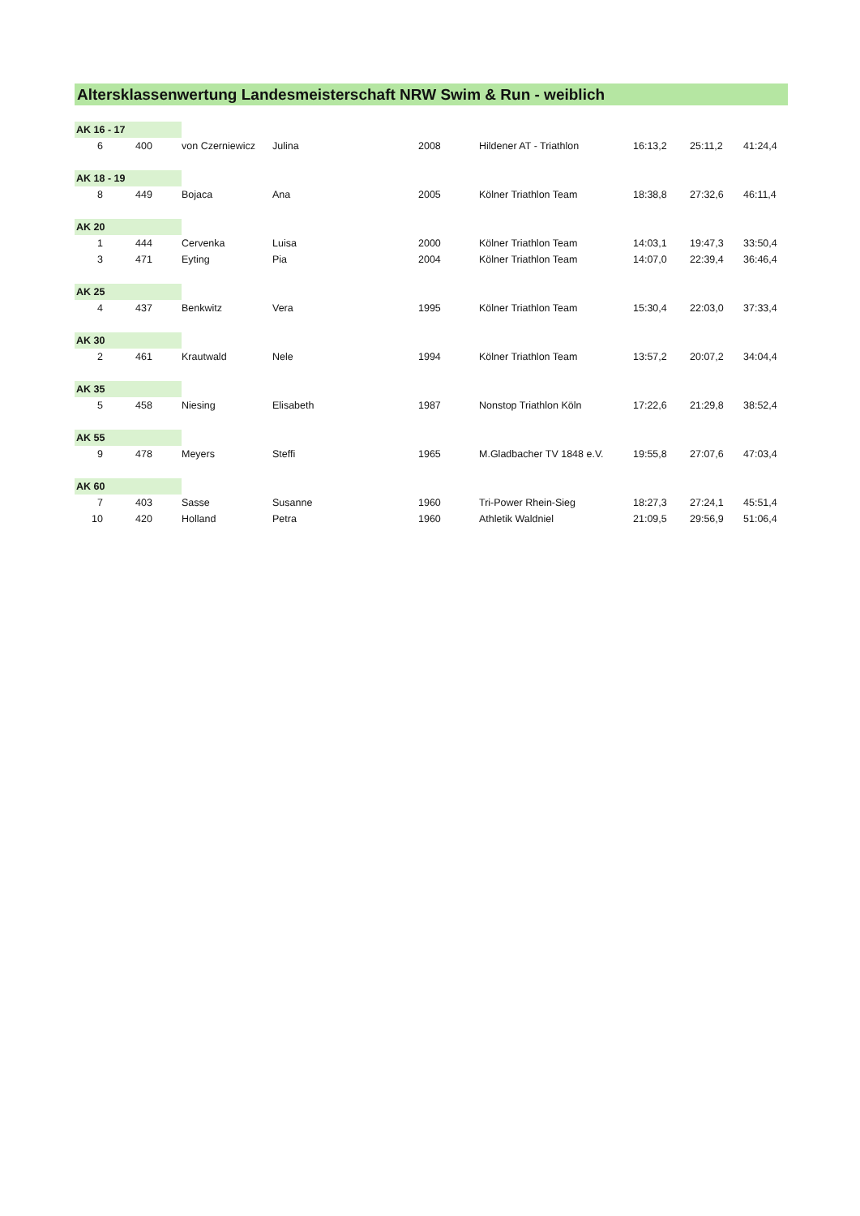Altersklassenwertung Landesmeisterschaft NRW Swim & Run - weiblich
| AK 16 - 17 | | | | | | | | | | |
| 6 | | 400 | von Czerniewicz | Julina | | 2008 | Hildener AT - Triathlon | 16:13,2 | 25:11,2 | 41:24,4 |
| AK 18 - 19 | | | | | | | | | | |
| 8 | | 449 | Bojaca | Ana | | 2005 | Kölner Triathlon Team | 18:38,8 | 27:32,6 | 46:11,4 |
| AK 20 | | | | | | | | | | |
| 1 | | 444 | Cervenka | Luisa | | 2000 | Kölner Triathlon Team | 14:03,1 | 19:47,3 | 33:50,4 |
| 3 | | 471 | Eyting | Pia | | 2004 | Kölner Triathlon Team | 14:07,0 | 22:39,4 | 36:46,4 |
| AK 25 | | | | | | | | | | |
| 4 | | 437 | Benkwitz | Vera | | 1995 | Kölner Triathlon Team | 15:30,4 | 22:03,0 | 37:33,4 |
| AK 30 | | | | | | | | | | |
| 2 | | 461 | Krautwald | Nele | | 1994 | Kölner Triathlon Team | 13:57,2 | 20:07,2 | 34:04,4 |
| AK 35 | | | | | | | | | | |
| 5 | | 458 | Niesing | Elisabeth | | 1987 | Nonstop Triathlon Köln | 17:22,6 | 21:29,8 | 38:52,4 |
| AK 55 | | | | | | | | | | |
| 9 | | 478 | Meyers | Steffi | | 1965 | M.Gladbacher TV 1848 e.V. | 19:55,8 | 27:07,6 | 47:03,4 |
| AK 60 | | | | | | | | | | |
| 7 | | 403 | Sasse | Susanne | | 1960 | Tri-Power Rhein-Sieg | 18:27,3 | 27:24,1 | 45:51,4 |
| 10 | | 420 | Holland | Petra | | 1960 | Athletik Waldniel | 21:09,5 | 29:56,9 | 51:06,4 |